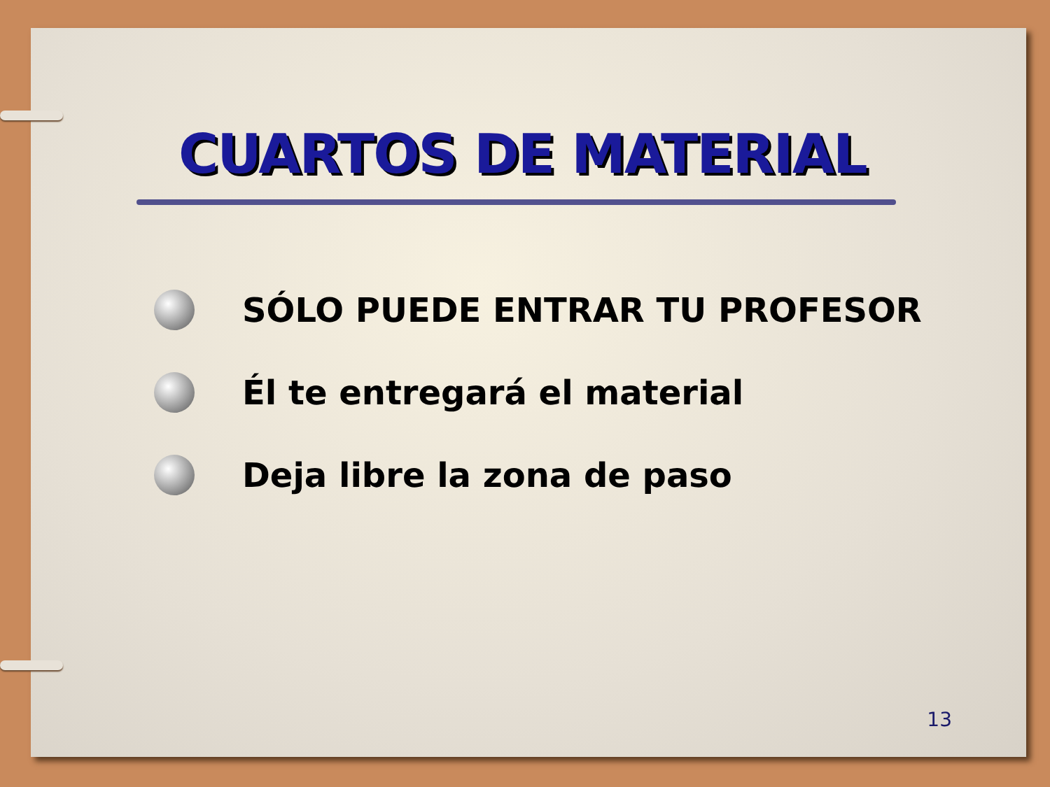CUARTOS DE MATERIAL
SÓLO PUEDE ENTRAR TU PROFESOR
Él te entregará el material
Deja libre la zona de paso
13